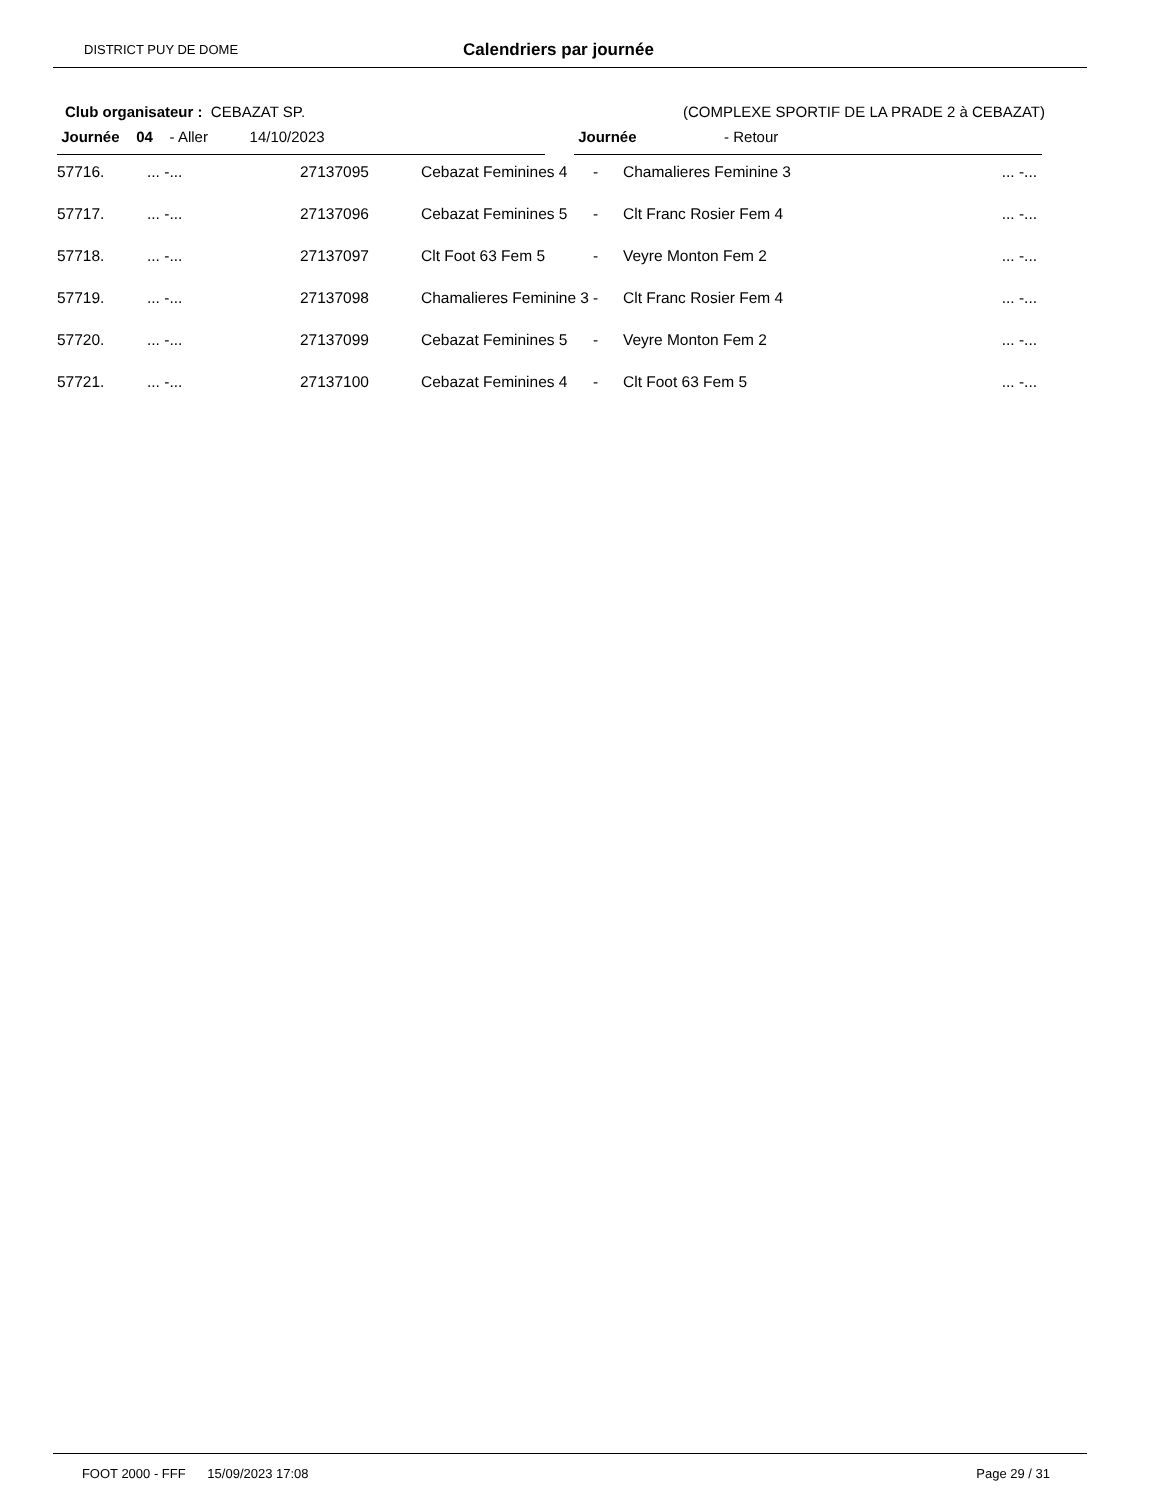DISTRICT PUY DE DOME Calendriers par journée
Club organisateur : CEBAZAT SP. (COMPLEXE SPORTIF DE LA PRADE 2 à CEBAZAT)
Journée 04 - Aller 14/10/2023 Journée - Retour
| 57716. | ... -... | 27137095 | Cebazat Feminines 4 | - | Chamalieres Feminine 3 | ... -... |
| 57717. | ... -... | 27137096 | Cebazat Feminines 5 | - | Clt Franc Rosier Fem 4 | ... -... |
| 57718. | ... -... | 27137097 | Clt Foot 63 Fem 5 | - | Veyre Monton Fem 2 | ... -... |
| 57719. | ... -... | 27137098 | Chamalieres Feminine 3 | - | Clt Franc Rosier Fem 4 | ... -... |
| 57720. | ... -... | 27137099 | Cebazat Feminines 5 | - | Veyre Monton Fem 2 | ... -... |
| 57721. | ... -... | 27137100 | Cebazat Feminines 4 | - | Clt Foot 63 Fem 5 | ... -... |
FOOT 2000 - FFF 15/09/2023 17:08 Page 29 / 31